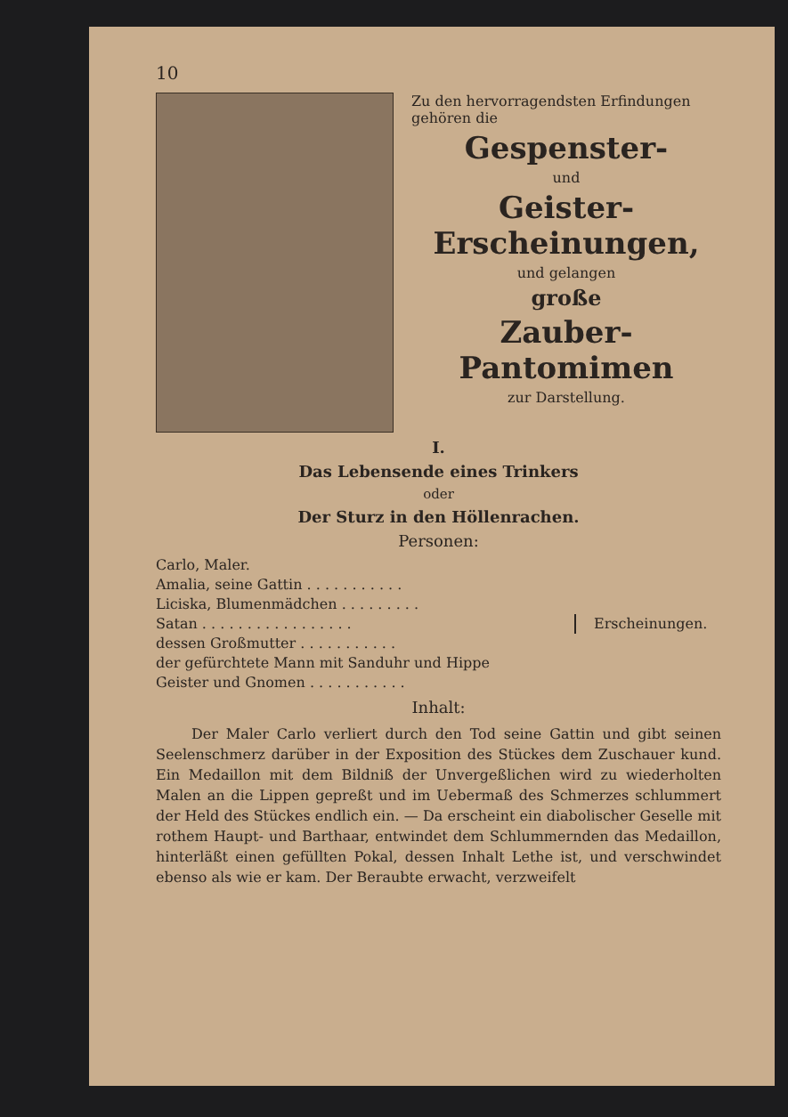10
Zu den hervorragendsten Erfindungen gehören die
Gespenster-
und
Geister-Erscheinungen,
und gelangen
große
Zauber-Pantomimen
zur Darstellung.
I.
Das Lebensende eines Trinkers
oder
Der Sturz in den Höllenrachen.
Personen:
Carlo, Maler.
Amalia, seine Gattin . . . . . . . . . . .
Liciska, Blumenmädchen . . . . . . . . .
Satan . . . . . . . . . . . . . . . . .
dessen Großmutter . . . . . . . . . . .
der gefürchtete Mann mit Sanduhr und Hippe
Geister und Gnomen . . . . . . . . . . .
Erscheinungen.
Inhalt:
Der Maler Carlo verliert durch den Tod seine Gattin und gibt seinen Seelenschmerz darüber in der Exposition des Stückes dem Zuschauer kund. Ein Medaillon mit dem Bildniß der Unvergeßlichen wird zu wiederholten Malen an die Lippen gepreßt und im Uebermaß des Schmerzes schlummert der Held des Stückes endlich ein. — Da erscheint ein diabolischer Geselle mit rothem Haupt- und Barthaar, entwindet dem Schlummernden das Medaillon, hinterläßt einen gefüllten Pokal, dessen Inhalt Lethe ist, und verschwindet ebenso als wie er kam. Der Beraubte erwacht, verzweifelt